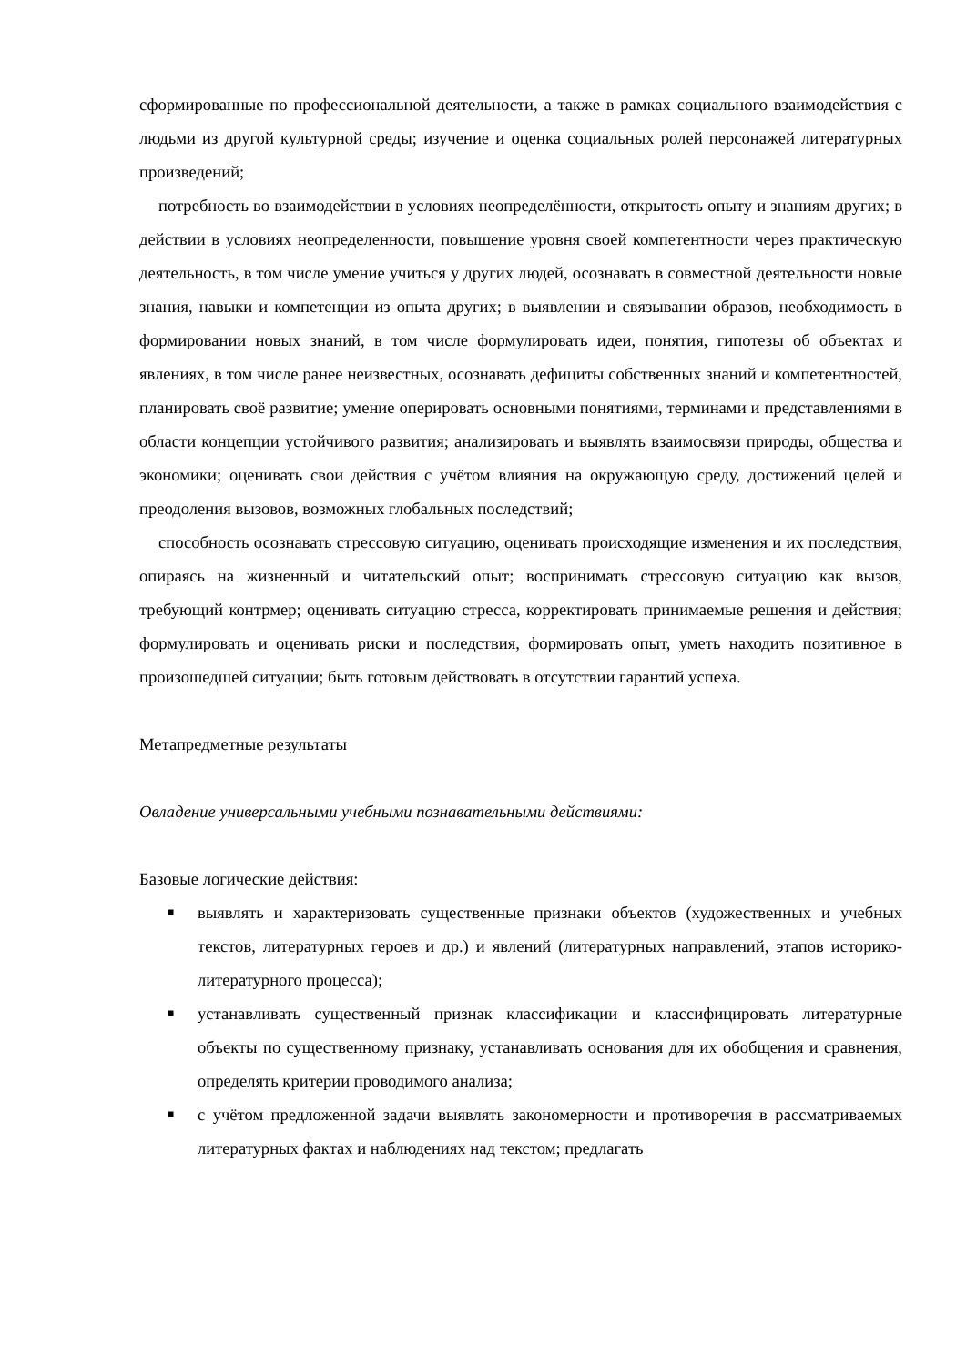сформированные по профессиональной деятельности, а также в рамках социального взаимодействия с людьми из другой культурной среды; изучение и оценка социальных ролей персонажей литературных произведений;
потребность во взаимодействии в условиях неопределённости, открытость опыту и знаниям других; в действии в условиях неопределенности, повышение уровня своей компетентности через практическую деятельность, в том числе умение учиться у других людей, осознавать в совместной деятельности новые знания, навыки и компетенции из опыта других; в выявлении и связывании образов, необходимость в формировании новых знаний, в том числе формулировать идеи, понятия, гипотезы об объектах и явлениях, в том числе ранее неизвестных, осознавать дефициты собственных знаний и компетентностей, планировать своё развитие; умение оперировать основными понятиями, терминами и представлениями в области концепции устойчивого развития; анализировать и выявлять взаимосвязи природы, общества и экономики; оценивать свои действия с учётом влияния на окружающую среду, достижений целей и преодоления вызовов, возможных глобальных последствий;
способность осознавать стрессовую ситуацию, оценивать происходящие изменения и их последствия, опираясь на жизненный и читательский опыт; воспринимать стрессовую ситуацию как вызов, требующий контрмер; оценивать ситуацию стресса, корректировать принимаемые решения и действия; формулировать и оценивать риски и последствия, формировать опыт, уметь находить позитивное в произошедшей ситуации; быть готовым действовать в отсутствии гарантий успеха.
Метапредметные результаты
Овладение универсальными учебными познавательными действиями:
Базовые логические действия:
■ выявлять и характеризовать существенные признаки объектов (художественных и учебных текстов, литературных героев и др.) и явлений (литературных направлений, этапов историко-литературного процесса);
■ устанавливать существенный признак классификации и классифицировать литературные объекты по существенному признаку, устанавливать основания для их обобщения и сравнения, определять критерии проводимого анализа;
■ с учётом предложенной задачи выявлять закономерности и противоречия в рассматриваемых литературных фактах и наблюдениях над текстом; предлагать